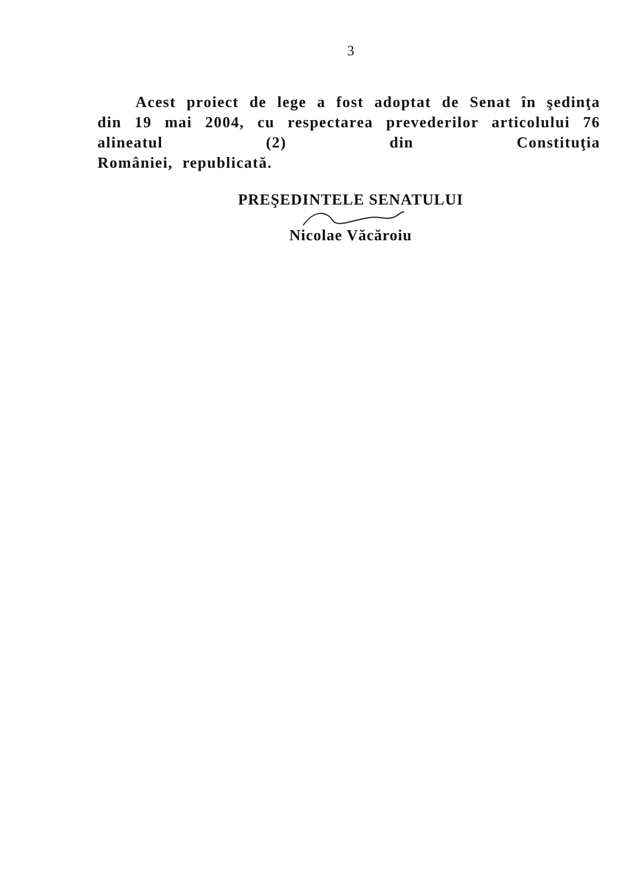3
Acest proiect de lege a fost adoptat de Senat în şedinţa din 19 mai 2004, cu respectarea prevederilor articolului 76 alineatul (2) din Constituţia
României, republicată.
PREŞEDINTELE SENATULUI
Nicolae Văcăroiu